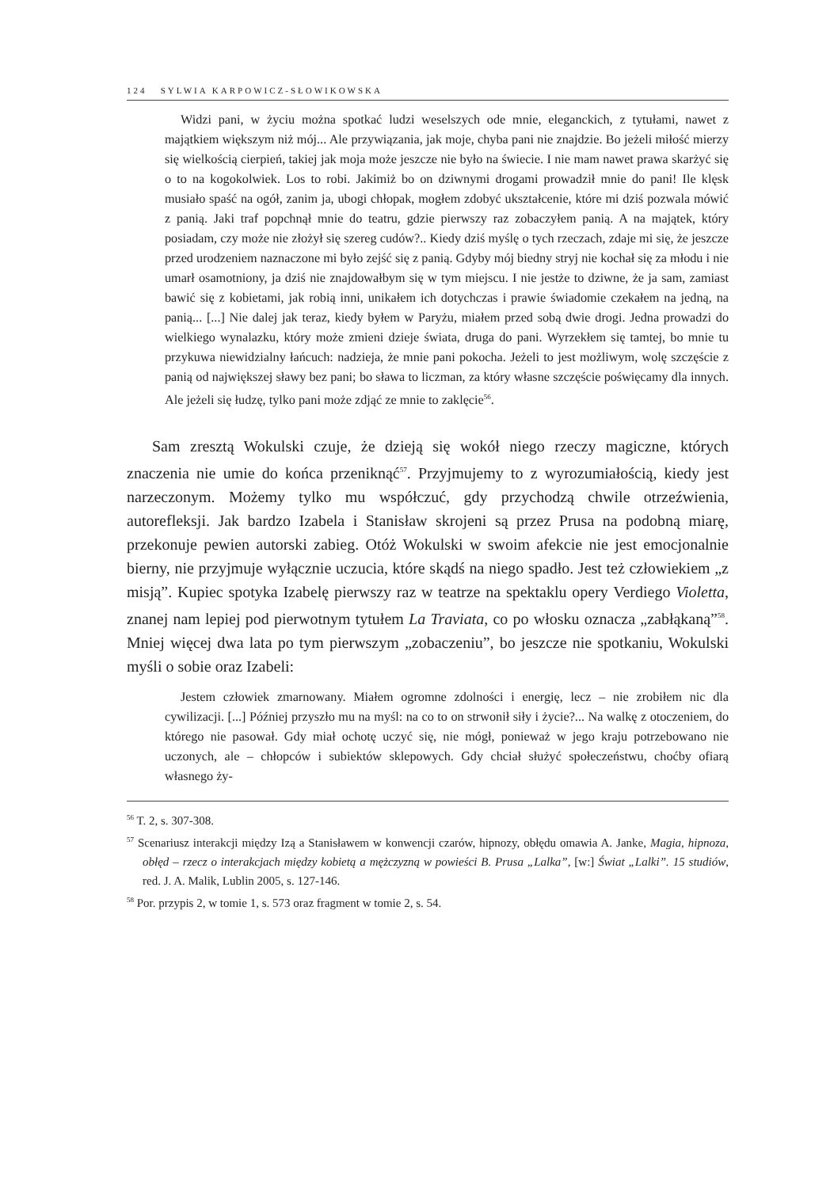124 SYLWIA KARPOWICZ-SŁOWIKOWSKA
Widzi pani, w życiu można spotkać ludzi weselszych ode mnie, eleganckich, z tytułami, nawet z majątkiem większym niż mój... Ale przywiązania, jak moje, chyba pani nie znajdzie. Bo jeżeli miłość mierzy się wielkością cierpień, takiej jak moja może jeszcze nie było na świecie. I nie mam nawet prawa skarżyć się o to na kogokolwiek. Los to robi. Jakimiż bo on dziwnymi drogami prowadził mnie do pani! Ile klęsk musiało spaść na ogół, zanim ja, ubogi chłopak, mogłem zdobyć ukształcenie, które mi dziś pozwala mówić z panią. Jaki traf popchnął mnie do teatru, gdzie pierwszy raz zobaczyłem panią. A na majątek, który posiadam, czy może nie złożył się szereg cudów?.. Kiedy dziś myślę o tych rzeczach, zdaje mi się, że jeszcze przed urodzeniem naznaczone mi było zejść się z panią. Gdyby mój biedny stryj nie kochał się za młodu i nie umarł osamotniony, ja dziś nie znajdowałbym się w tym miejscu. I nie jestże to dziwne, że ja sam, zamiast bawić się z kobietami, jak robią inni, unikałem ich dotychczas i prawie świadomie czekałem na jedną, na panią... [...] Nie dalej jak teraz, kiedy byłem w Paryżu, miałem przed sobą dwie drogi. Jedna prowadzi do wielkiego wynalazku, który może zmieni dzieje świata, druga do pani. Wyrzekłem się tamtej, bo mnie tu przykuwa niewidzialny łańcuch: nadzieja, że mnie pani pokocha. Jeżeli to jest możliwym, wolę szczęście z panią od największej sławy bez pani; bo sława to liczman, za który własne szczęście poświęcamy dla innych. Ale jeżeli się łudzę, tylko pani może zdjąć ze mnie to zaklęcie<sup>56</sup>.
Sam zresztą Wokulski czuje, że dzieją się wokół niego rzeczy magiczne, których znaczenia nie umie do końca przeniknąć<sup>57</sup>. Przyjmujemy to z wyrozumiałością, kiedy jest narzeczonym. Możemy tylko mu współczuć, gdy przychodzą chwile otrzeźwienia, autorefleksji. Jak bardzo Izabela i Stanisław skrojeni są przez Prusa na podobną miarę, przekonuje pewien autorski zabieg. Otóż Wokulski w swoim afekcie nie jest emocjonalnie bierny, nie przyjmuje wyłącznie uczucia, które skądś na niego spadło. Jest też człowiekiem „z misją”. Kupiec spotyka Izabelę pierwszy raz w teatrze na spektaklu opery Verdiego Violetta, znanej nam lepiej pod pierwotnym tytułem La Traviata, co po włosku oznacza „zabłąkaną”<sup>58</sup>. Mniej więcej dwa lata po tym pierwszym „zobaczeniu”, bo jeszcze nie spotkaniu, Wokulski myśli o sobie oraz Izabeli:
Jestem człowiek zmarnowany. Miałem ogromne zdolności i energię, lecz – nie zrobiłem nic dla cywilizacji. [...] Później przyszło mu na myśl: na co to on strwonił siły i życie?... Na walkę z otoczeniem, do którego nie pasował. Gdy miał ochotę uczyć się, nie mógł, ponieważ w jego kraju potrzebowano nie uczonych, ale – chłopców i subiektów sklepowych. Gdy chciał służyć społeczeństwu, choćby ofiarą własnego ży-
<sup>56</sup> T. 2, s. 307-308.
<sup>57</sup> Scenariusz interakcji między Izą a Stanisławem w konwencji czarów, hipnozy, obłędu omawia A. Janke, Magia, hipnoza, obłęd – rzecz o interakcjach między kobietą a mężczyzną w powieści B. Prusa „Lalka”, [w:] Świat „Lalki”. 15 studiów, red. J. A. Malik, Lublin 2005, s. 127-146.
<sup>58</sup> Por. przypis 2, w tomie 1, s. 573 oraz fragment w tomie 2, s. 54.